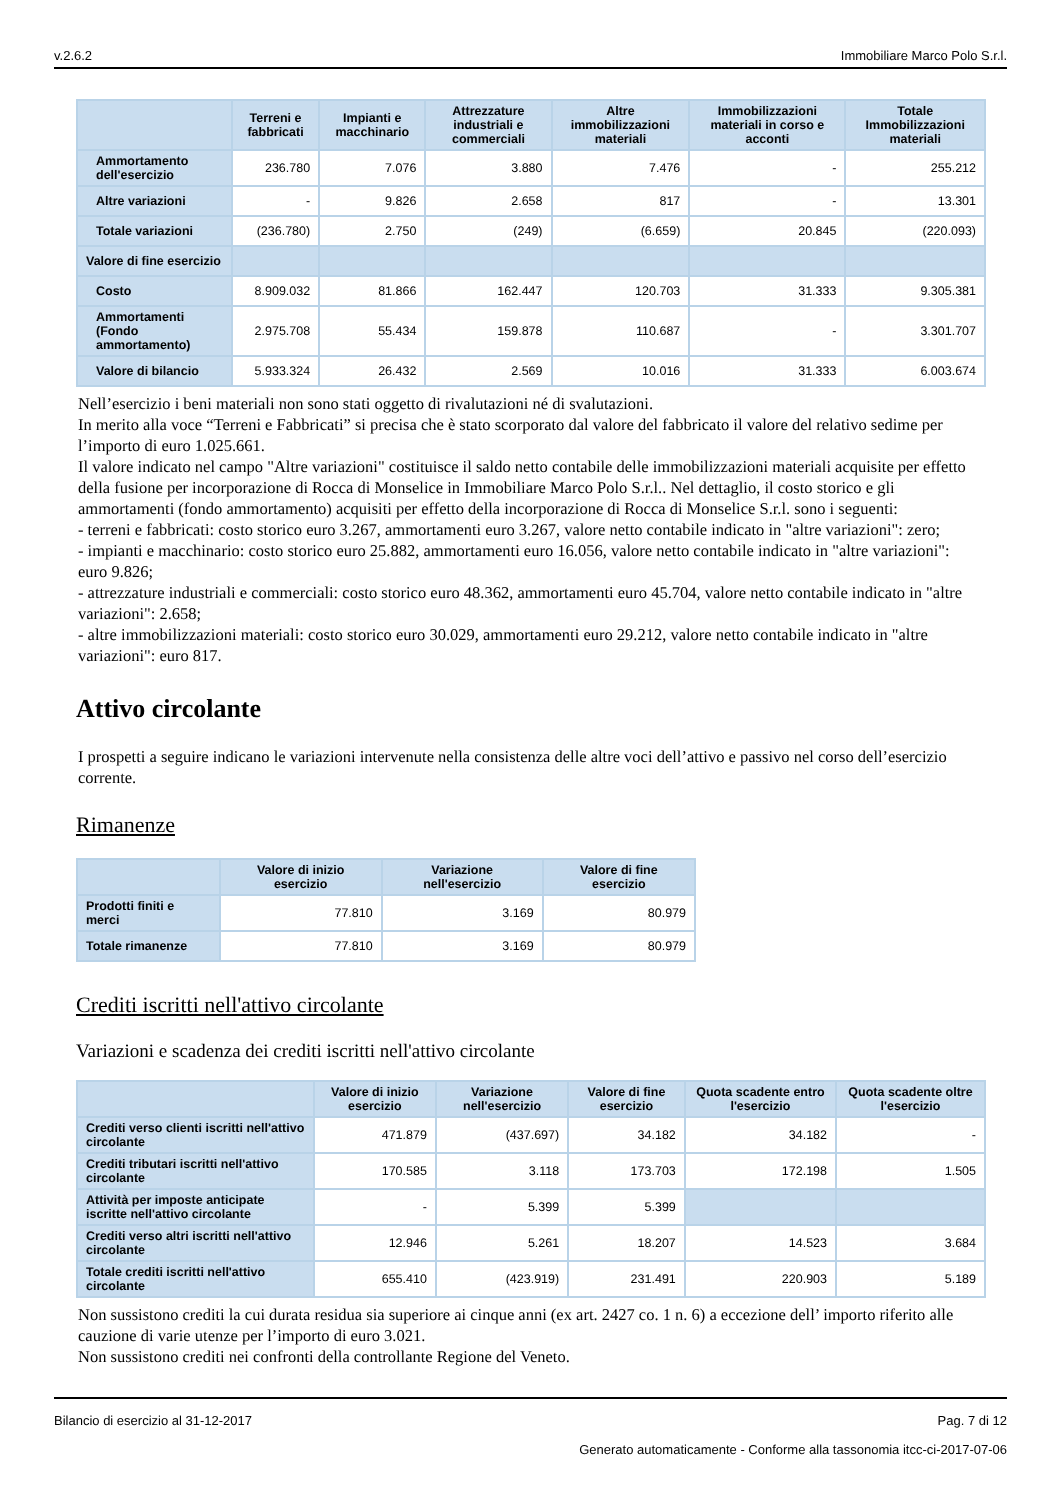v.2.6.2 Immobiliare Marco Polo S.r.l.
| | Terreni e fabbricati | Impianti e macchinario | Attrezzature industriali e commerciali | Altre immobilizzazioni materiali | Immobilizzazioni materiali in corso e acconti | Totale Immobilizzazioni materiali |
| --- | --- | --- | --- | --- | --- | --- |
| Ammortamento dell'esercizio | 236.780 | 7.076 | 3.880 | 7.476 | - | 255.212 |
| Altre variazioni | - | 9.826 | 2.658 | 817 | - | 13.301 |
| Totale variazioni | (236.780) | 2.750 | (249) | (6.659) | 20.845 | (220.093) |
| Valore di fine esercizio | | | | | | |
| Costo | 8.909.032 | 81.866 | 162.447 | 120.703 | 31.333 | 9.305.381 |
| Ammortamenti (Fondo ammortamento) | 2.975.708 | 55.434 | 159.878 | 110.687 | - | 3.301.707 |
| Valore di bilancio | 5.933.324 | 26.432 | 2.569 | 10.016 | 31.333 | 6.003.674 |
Nell’esercizio i beni materiali non sono stati oggetto di rivalutazioni né di svalutazioni.
In merito alla voce “Terreni e Fabbricati” si precisa che è stato scorporato dal valore del fabbricato il valore del relativo sedime per l’importo di euro 1.025.661.
Il valore indicato nel campo "Altre variazioni" costituisce il saldo netto contabile delle immobilizzazioni materiali acquisite per effetto della fusione per incorporazione di Rocca di Monselice in Immobiliare Marco Polo S.r.l.. Nel dettaglio, il costo storico e gli ammortamenti (fondo ammortamento) acquisiti per effetto della incorporazione di Rocca di Monselice S.r.l. sono i seguenti:
- terreni e fabbricati: costo storico euro 3.267, ammortamenti euro 3.267, valore netto contabile indicato in "altre variazioni": zero;
- impianti e macchinario: costo storico euro 25.882, ammortamenti euro 16.056, valore netto contabile indicato in "altre variazioni": euro 9.826;
- attrezzature industriali e commerciali: costo storico euro 48.362, ammortamenti euro 45.704, valore netto contabile indicato in "altre variazioni": 2.658;
- altre immobilizzazioni materiali: costo storico euro 30.029, ammortamenti euro 29.212, valore netto contabile indicato in "altre variazioni": euro 817.
Attivo circolante
I prospetti a seguire indicano le variazioni intervenute nella consistenza delle altre voci dell’attivo e passivo nel corso dell’esercizio corrente.
Rimanenze
| | Valore di inizio esercizio | Variazione nell'esercizio | Valore di fine esercizio |
| --- | --- | --- | --- |
| Prodotti finiti e merci | 77.810 | 3.169 | 80.979 |
| Totale rimanenze | 77.810 | 3.169 | 80.979 |
Crediti iscritti nell'attivo circolante
Variazioni e scadenza dei crediti iscritti nell'attivo circolante
| | Valore di inizio esercizio | Variazione nell'esercizio | Valore di fine esercizio | Quota scadente entro l'esercizio | Quota scadente oltre l'esercizio |
| --- | --- | --- | --- | --- | --- |
| Crediti verso clienti iscritti nell'attivo circolante | 471.879 | (437.697) | 34.182 | 34.182 | - |
| Crediti tributari iscritti nell'attivo circolante | 170.585 | 3.118 | 173.703 | 172.198 | 1.505 |
| Attività per imposte anticipate iscritte nell'attivo circolante | - | 5.399 | 5.399 | | |
| Crediti verso altri iscritti nell'attivo circolante | 12.946 | 5.261 | 18.207 | 14.523 | 3.684 |
| Totale crediti iscritti nell'attivo circolante | 655.410 | (423.919) | 231.491 | 220.903 | 5.189 |
Non sussistono crediti la cui durata residua sia superiore ai cinque anni (ex art. 2427 co. 1 n. 6) a eccezione dell’ importo riferito alle cauzione di varie utenze per l’importo di euro 3.021.
Non sussistono crediti nei confronti della controllante Regione del Veneto.
Bilancio di esercizio al 31-12-2017 Pag. 7 di 12
Generato automaticamente - Conforme alla tassonomia itcc-ci-2017-07-06